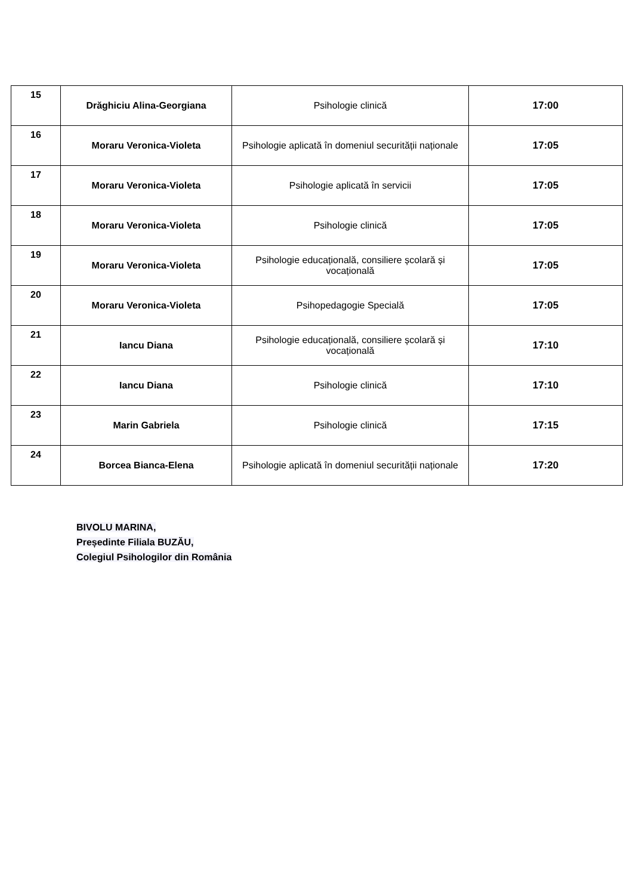| 15 | Drăghiciu Alina-Georgiana | Psihologie clinică | 17:00 |
| 16 | Moraru Veronica-Violeta | Psihologie aplicată în domeniul securității naționale | 17:05 |
| 17 | Moraru Veronica-Violeta | Psihologie aplicată în servicii | 17:05 |
| 18 | Moraru Veronica-Violeta | Psihologie clinică | 17:05 |
| 19 | Moraru Veronica-Violeta | Psihologie educațională, consiliere școlară și vocațională | 17:05 |
| 20 | Moraru Veronica-Violeta | Psihopedagogie Specială | 17:05 |
| 21 | Iancu Diana | Psihologie educațională, consiliere școlară și vocațională | 17:10 |
| 22 | Iancu Diana | Psihologie clinică | 17:10 |
| 23 | Marin Gabriela | Psihologie clinică | 17:15 |
| 24 | Borcea Bianca-Elena | Psihologie aplicată în domeniul securității naționale | 17:20 |
BIVOLU MARINA,
Președinte Filiala BUZĂU,
Colegiul Psihologilor din România